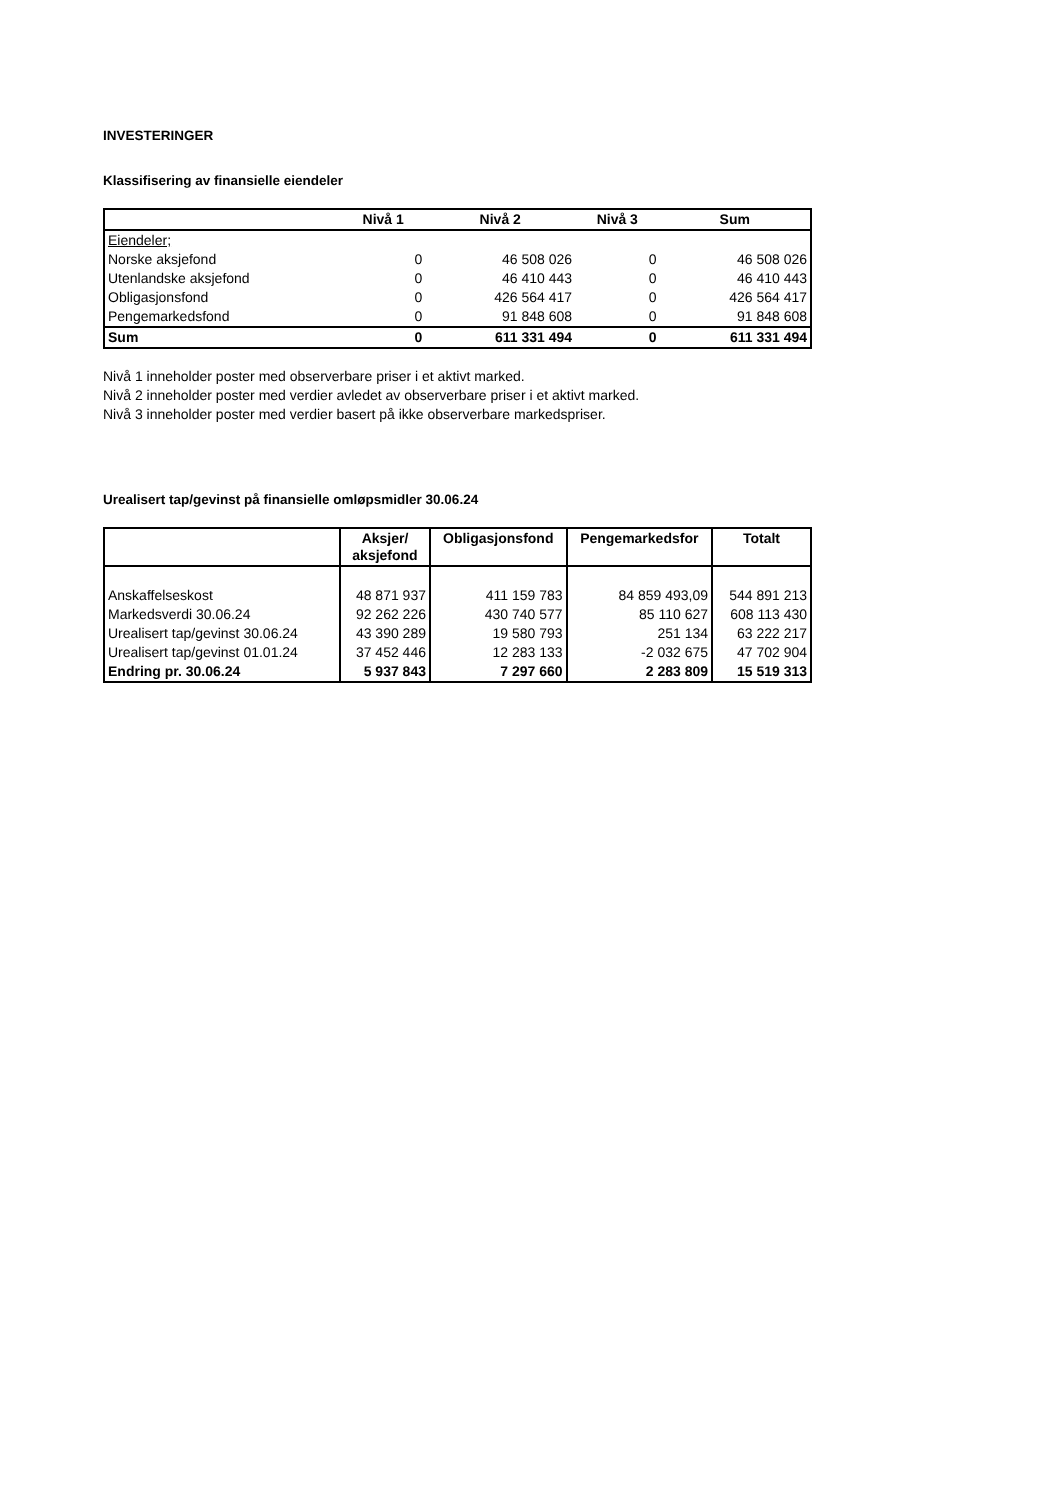INVESTERINGER
Klassifisering av finansielle eiendeler
| | Nivå 1 | Nivå 2 | Nivå 3 | Sum |
| --- | --- | --- | --- | --- |
| Eiendeler; | | | | |
| Norske aksjefond | 0 | 46 508 026 | 0 | 46 508 026 |
| Utenlandske aksjefond | 0 | 46 410 443 | 0 | 46 410 443 |
| Obligasjonsfond | 0 | 426 564 417 | 0 | 426 564 417 |
| Pengemarkedsfond | 0 | 91 848 608 | 0 | 91 848 608 |
| Sum | 0 | 611 331 494 | 0 | 611 331 494 |
Nivå 1 inneholder poster med observerbare priser i et aktivt marked.
Nivå 2 inneholder poster med verdier avledet av observerbare priser i et aktivt marked.
Nivå 3 inneholder poster med verdier basert på ikke observerbare markedspriser.
Urealisert tap/gevinst på finansielle omløpsmidler 30.06.24
| | Aksjer/ aksjefond | Obligasjonsfond | Pengemarkedsfor | Totalt |
| --- | --- | --- | --- | --- |
| Anskaffelseskost | 48 871 937 | 411 159 783 | 84 859 493,09 | 544 891 213 |
| Markedsverdi 30.06.24 | 92 262 226 | 430 740 577 | 85 110 627 | 608 113 430 |
| Urealisert tap/gevinst 30.06.24 | 43 390 289 | 19 580 793 | 251 134 | 63 222 217 |
| Urealisert tap/gevinst 01.01.24 | 37 452 446 | 12 283 133 | -2 032 675 | 47 702 904 |
| Endring pr. 30.06.24 | 5 937 843 | 7 297 660 | 2 283 809 | 15 519 313 |